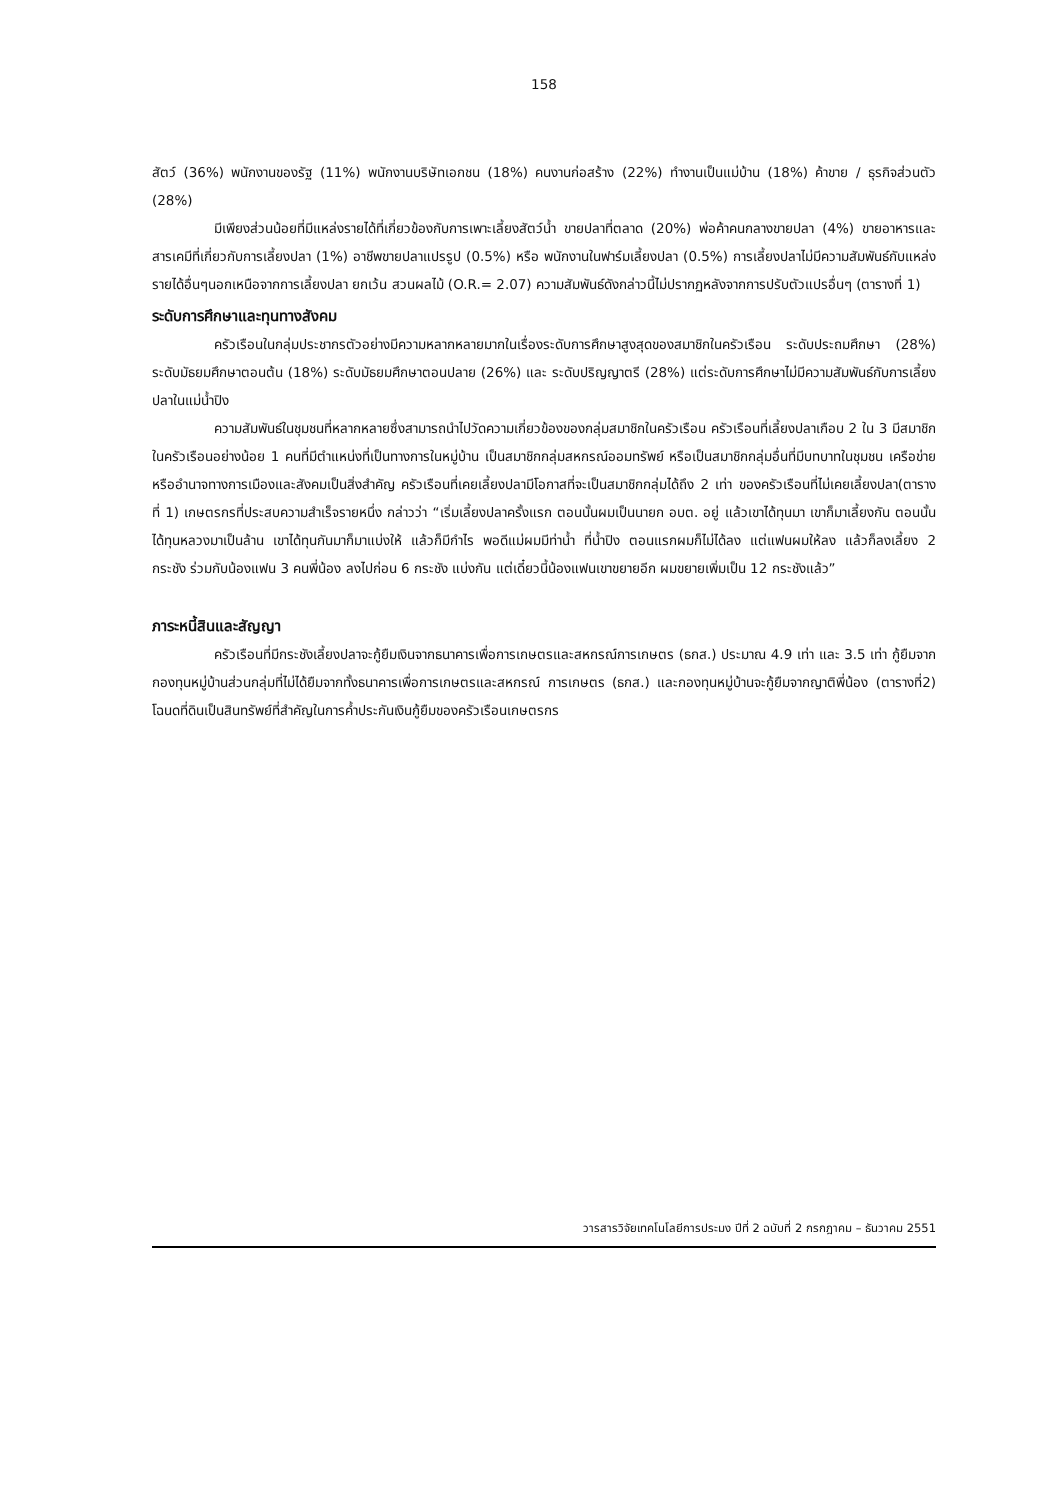158
สัตว์ (36%) พนักงานของรัฐ (11%) พนักงานบริษัทเอกชน (18%) คนงานก่อสร้าง (22%) ทำงานเป็นแม่บ้าน (18%) ค้าขาย / ธุรกิจส่วนตัว (28%)
มีเพียงส่วนน้อยที่มีแหล่งรายได้ที่เกี่ยวข้องกับการเพาะเลี้ยงสัตว์น้ำ ขายปลาที่ตลาด (20%) พ่อค้าคนกลางขายปลา (4%) ขายอาหารและสารเคมีที่เกี่ยวกับการเลี้ยงปลา (1%) อาชีพขายปลาแปรรูป (0.5%) หรือ พนักงานในฟาร์มเลี้ยงปลา (0.5%) การเลี้ยงปลาไม่มีความสัมพันธ์กับแหล่งรายได้อื่นๆนอกเหนือจากการเลี้ยงปลา ยกเว้น สวนผลไม้ (O.R.= 2.07) ความสัมพันธ์ดังกล่าวนี้ไม่ปรากฏหลังจากการปรับตัวแปรอื่นๆ (ตารางที่ 1)
ระดับการศึกษาและทุนทางสังคม
ครัวเรือนในกลุ่มประชากรตัวอย่างมีความหลากหลายมากในเรื่องระดับการศึกษาสูงสุดของสมาชิกในครัวเรือน ระดับประถมศึกษา (28%) ระดับมัธยมศึกษาตอนต้น (18%) ระดับมัธยมศึกษาตอนปลาย (26%) และ ระดับปริญญาตรี (28%) แต่ระดับการศึกษาไม่มีความสัมพันธ์กับการเลี้ยงปลาในแม่น้ำปิง
ความสัมพันธ์ในชุมชนที่หลากหลายซึ่งสามารถนำไปวัดความเกี่ยวข้องของกลุ่มสมาชิกในครัวเรือน ครัวเรือนที่เลี้ยงปลาเกือบ 2 ใน 3 มีสมาชิกในครัวเรือนอย่างน้อย 1 คนที่มีตำแหน่งที่เป็นทางการในหมู่บ้าน เป็นสมาชิกกลุ่มสหกรณ์ออมทรัพย์ หรือเป็นสมาชิกกลุ่มอื่นที่มีบทบาทในชุมชน เครือข่ายหรืออำนาจทางการเมืองและสังคมเป็นสิ่งสำคัญ ครัวเรือนที่เคยเลี้ยงปลามีโอกาสที่จะเป็นสมาชิกกลุ่มได้ถึง 2 เท่า ของครัวเรือนที่ไม่เคยเลี้ยงปลา(ตารางที่ 1) เกษตรกรที่ประสบความสำเร็จรายหนึ่ง กล่าวว่า “เริ่มเลี้ยงปลาครั้งแรก ตอนนั้นผมเป็นนายก อบต. อยู่ แล้วเขาได้ทุนมา เขาก็มาเลี้ยงกัน ตอนนั้นได้ทุนหลวงมาเป็นล้าน เขาได้ทุนกันมาก็มาแบ่งให้ แล้วก็มีกำไร พอดีแม่ผมมีท่าน้ำ ที่น้ำปิง ตอนแรกผมก็ไม่ได้ลง แต่แฟนผมให้ลง แล้วก็ลงเลี้ยง 2 กระชัง ร่วมกับน้องแฟน 3 คนพี่น้อง ลงไปก่อน 6 กระชัง แบ่งกัน แต่เดี๋ยวนี้น้องแฟนเขาขยายอีก ผมขยายเพิ่มเป็น 12 กระชังแล้ว”
ภาระหนี้สินและสัญญา
ครัวเรือนที่มีกระชังเลี้ยงปลาจะกู้ยืมเงินจากธนาคารเพื่อการเกษตรและสหกรณ์การเกษตร (ธกส.) ประมาณ 4.9 เท่า และ 3.5 เท่า กู้ยืมจากกองทุนหมู่บ้านส่วนกลุ่มที่ไม่ได้ยืมจากทั้งธนาคารเพื่อการเกษตรและสหกรณ์ การเกษตร (ธกส.) และกองทุนหมู่บ้านจะกู้ยืมจากญาติพี่น้อง (ตารางที่2) โฉนดที่ดินเป็นสินทรัพย์ที่สำคัญในการค้ำประกันเงินกู้ยืมของครัวเรือนเกษตรกร
วารสารวิจัยเทคโนโลยีการประมง ปีที่ 2 ฉบับที่ 2 กรกฎาคม – ธันวาคม 2551